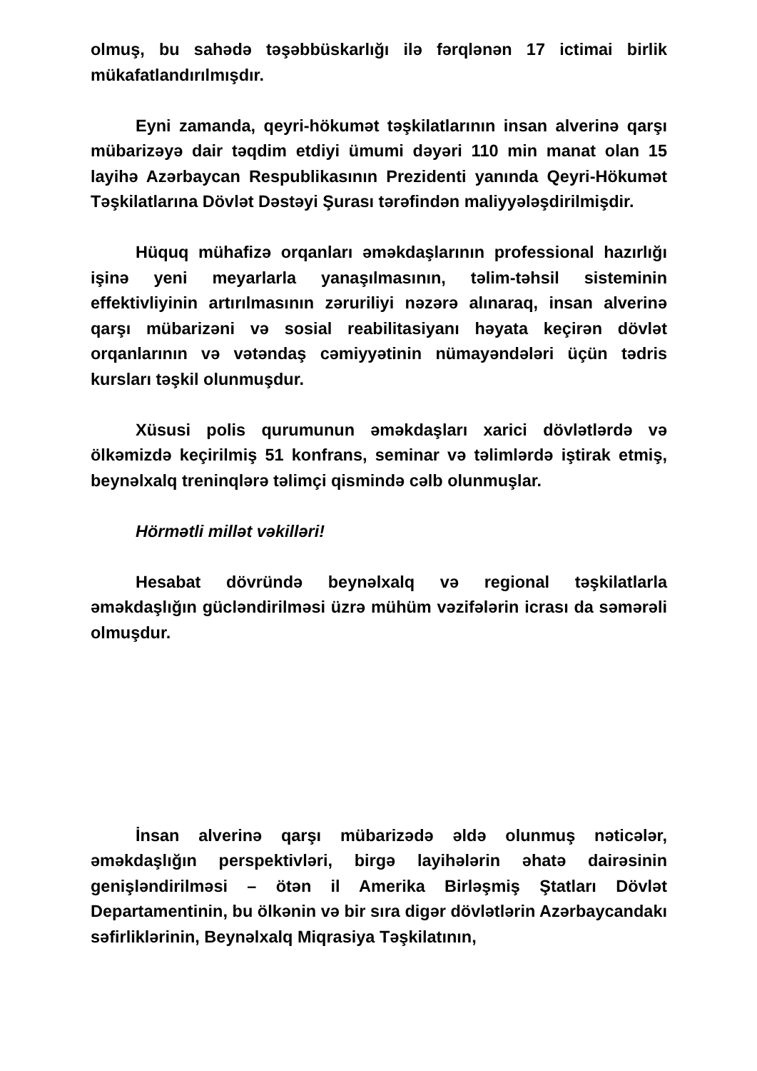olmuş, bu sahədə təşəbbüskarlığı ilə fərqlənən 17 ictimai birlik mükafatlandırılmışdır.
Eyni zamanda, qeyri-hökumət təşkilatlarının insan alverinə qarşı mübarizəyə dair təqdim etdiyi ümumi dəyəri 110 min manat olan 15 layihə Azərbaycan Respublikasının Prezidenti yanında Qeyri-Hökumət Təşkilatlarına Dövlət Dəstəyi Şurası tərəfindən maliyyələşdirilmişdir.
Hüquq mühafizə orqanları əməkdaşlarının professional hazırlığı işinə yeni meyarlarla yanaşılmasının, təlim-təhsil sisteminin effektivliyinin artırılmasının zəruriliyi nəzərə alınaraq, insan alverinə qarşı mübarizəni və sosial reabilitasiyanı həyata keçirən dövlət orqanlarının və vətəndaş cəmiyyətinin nümayəndələri üçün tədris kursları təşkil olunmuşdur.
Xüsusi polis qurumunun əməkdaşları xarici dövlətlərdə və ölkəmizdə keçirilmiş 51 konfrans, seminar və təlimlərdə iştirak etmiş, beynəlxalq treninqlərə təlimçi qismində cəlb olunmuşlar.
Hörmətli millət vəkilləri!
Hesabat dövründə beynəlxalq və regional təşkilatlarla əməkdaşlığın gücləndirilməsi üzrə mühüm vəzifələrin icrası da səmərəli olmuşdur.
İnsan alverinə qarşı mübarizədə əldə olunmuş nəticələr, əməkdaşlığın perspektivləri, birgə layihələrin əhatə dairəsinin genişləndirilməsi – ötən il Amerika Birləşmiş Ştatları Dövlət Departamentinin, bu ölkənin və bir sıra digər dövlətlərin Azərbaycandakı səfirliklərinin, Beynəlxalq Miqrasiya Təşkilatının,